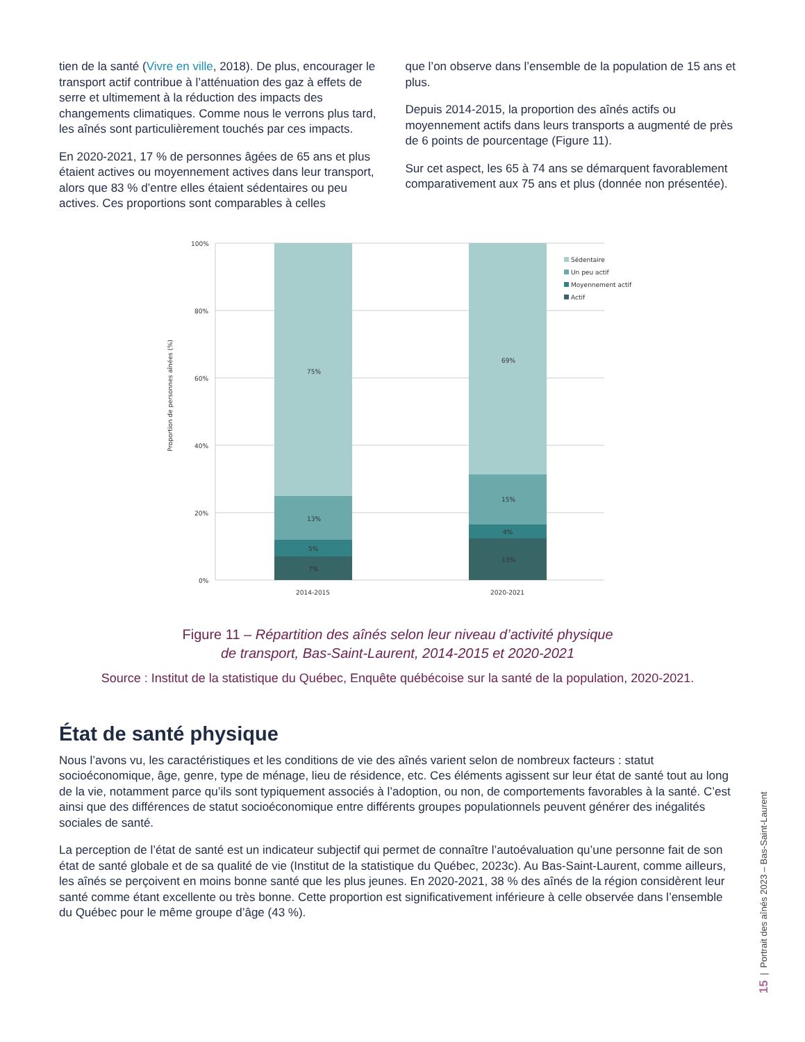tien de la santé (Vivre en ville, 2018). De plus, encourager le transport actif contribue à l’atténuation des gaz à effets de serre et ultimement à la réduction des impacts des changements climatiques. Comme nous le verrons plus tard, les aînés sont particulièrement touchés par ces impacts.
En 2020-2021, 17 % de personnes âgées de 65 ans et plus étaient actives ou moyennement actives dans leur transport, alors que 83 % d’entre elles étaient sédentaires ou peu actives. Ces proportions sont comparables à celles
que l’on observe dans l’ensemble de la population de 15 ans et plus.
Depuis 2014-2015, la proportion des aînés actifs ou moyennement actifs dans leurs transports a augmenté de près de 6 points de pourcentage (Figure 11).
Sur cet aspect, les 65 à 74 ans se démarquent favorablement comparativement aux 75 ans et plus (donnée non présentée).
Proportion de personnes aînées (%)
100%
80%
60%
40%
20%
0%
75%
13%
5%
7%
69%
15%
4%
13%
2014-2015
2020-2021
Sédentaire
Un peu actif
Moyennement actif
Actif
Figure 11 – Répartition des aînés selon leur niveau d’activité physique
de transport, Bas-Saint-Laurent, 2014-2015 et 2020-2021
Source : Institut de la statistique du Québec, Enquête québécoise sur la santé de la population, 2020-2021.
État de santé physique
Nous l’avons vu, les caractéristiques et les conditions de vie des aînés varient selon de nombreux facteurs : statut socioéconomique, âge, genre, type de ménage, lieu de résidence, etc. Ces éléments agissent sur leur état de santé tout au long de la vie, notamment parce qu’ils sont typiquement associés à l’adoption, ou non, de comportements favorables à la santé. C’est ainsi que des différences de statut socioéconomique entre différents groupes populationnels peuvent générer des inégalités sociales de santé.
La perception de l’état de santé est un indicateur subjectif qui permet de connaître l’autoévaluation qu’une personne fait de son état de santé globale et de sa qualité de vie (Institut de la statistique du Québec, 2023c). Au Bas-Saint-Laurent, comme ailleurs, les aînés se perçoivent en moins bonne santé que les plus jeunes. En 2020-2021, 38 % des aînés de la région considèrent leur santé comme étant excellente ou très bonne. Cette proportion est significativement inférieure à celle observée dans l’ensemble du Québec pour le même groupe d’âge (43 %).
15 | Portrait des aînés 2023 – Bas-Saint-Laurent